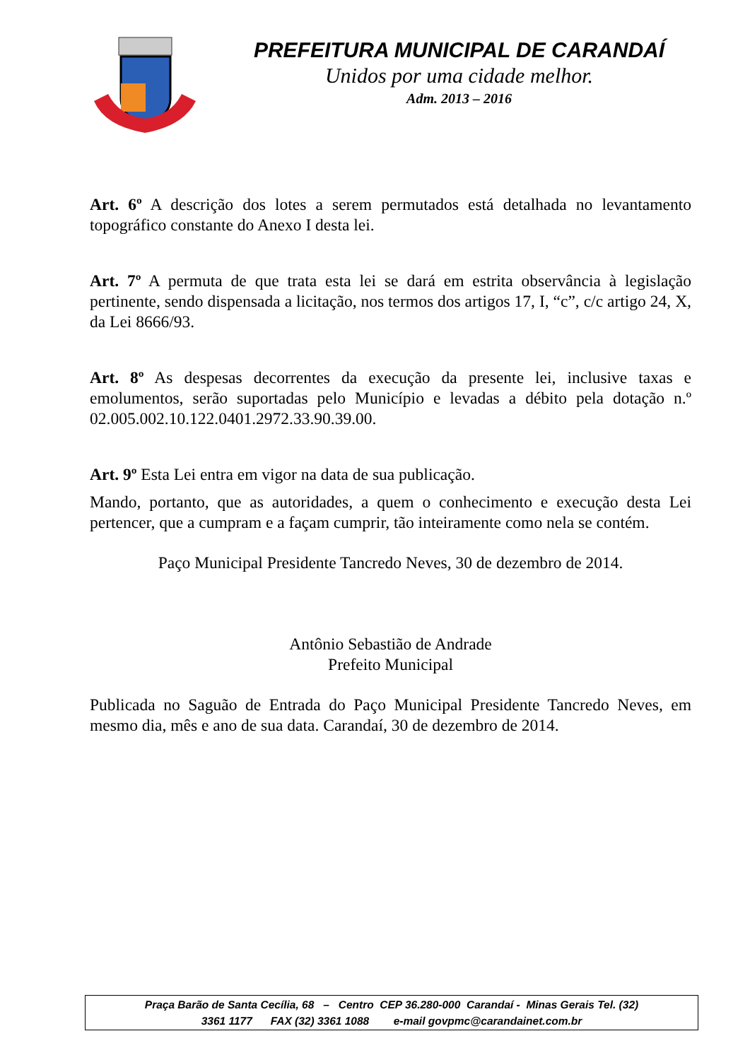PREFEITURA MUNICIPAL DE CARANDAÍ
Unidos por uma cidade melhor.
Adm. 2013 – 2016
Art. 6º A descrição dos lotes a serem permutados está detalhada no levantamento topográfico constante do Anexo I desta lei.
Art. 7º A permuta de que trata esta lei se dará em estrita observância à legislação pertinente, sendo dispensada a licitação, nos termos dos artigos 17, I, “c”, c/c artigo 24, X, da Lei 8666/93.
Art. 8º As despesas decorrentes da execução da presente lei, inclusive taxas e emolumentos, serão suportadas pelo Município e levadas a débito pela dotação n.º 02.005.002.10.122.0401.2972.33.90.39.00.
Art. 9º Esta Lei entra em vigor na data de sua publicação.
Mando, portanto, que as autoridades, a quem o conhecimento e execução desta Lei pertencer, que a cumpram e a façam cumprir, tão inteiramente como nela se contém.
Paço Municipal Presidente Tancredo Neves, 30 de dezembro de 2014.
Antônio Sebastião de Andrade
Prefeito Municipal
Publicada no Saguão de Entrada do Paço Municipal Presidente Tancredo Neves, em mesmo dia, mês e ano de sua data. Carandaí, 30 de dezembro de 2014.
Praça Barão de Santa Cecília, 68 – Centro CEP 36.280-000 Carandaí - Minas Gerais Tel. (32)
3361 1177 FAX (32) 3361 1088 e-mail govpmc@carandainet.com.br